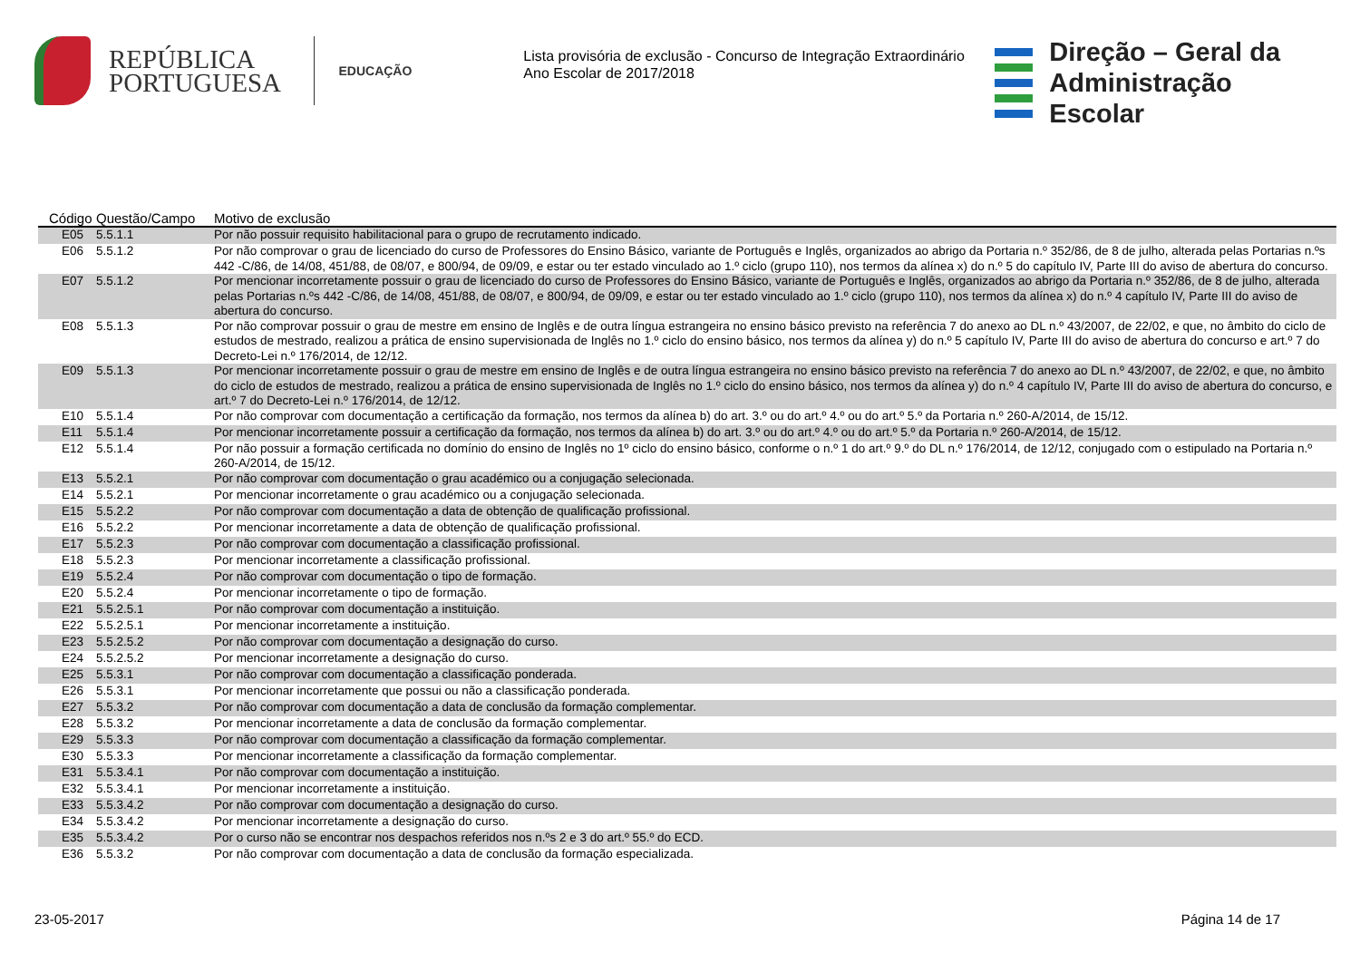REPÚBLICA
PORTUGUESA
EDUCAÇÃO
Lista provisória de exclusão - Concurso de Integração Extraordinário
Ano Escolar de 2017/2018
Direção – Geral da
Administração Escolar
| Código | Questão/Campo | Motivo de exclusão |
| --- | --- | --- |
| E05 | 5.5.1.1 | Por não possuir requisito habilitacional para o grupo de recrutamento indicado. |
| E06 | 5.5.1.2 | Por não comprovar o grau de licenciado do curso de Professores do Ensino Básico, variante de Português e Inglês, organizados ao abrigo da Portaria n.º 352/86, de 8 de julho, alterada pelas Portarias n.ºs 442 -C/86, de 14/08, 451/88, de 08/07, e 800/94, de 09/09, e estar ou ter estado vinculado ao 1.º ciclo (grupo 110), nos termos da alínea x) do n.º 5 do capítulo IV, Parte III do aviso de abertura do concurso. |
| E07 | 5.5.1.2 | Por mencionar incorretamente possuir o grau de licenciado do curso de Professores do Ensino Básico, variante de Português e Inglês, organizados ao abrigo da Portaria n.º 352/86, de 8 de julho, alterada pelas Portarias n.ºs 442 -C/86, de 14/08, 451/88, de 08/07, e 800/94, de 09/09, e estar ou ter estado vinculado ao 1.º ciclo (grupo 110), nos termos da alínea x) do n.º 4 capítulo IV, Parte III do aviso de abertura do concurso. |
| E08 | 5.5.1.3 | Por não comprovar possuir o grau de mestre em ensino de Inglês e de outra língua estrangeira no ensino básico previsto na referência 7 do anexo ao DL n.º 43/2007, de 22/02, e que, no âmbito do ciclo de estudos de mestrado, realizou a prática de ensino supervisionada de Inglês no 1.º ciclo do ensino básico, nos termos da alínea y) do n.º 5 capítulo IV, Parte III do aviso de abertura do concurso e art.º 7 do Decreto-Lei n.º 176/2014, de 12/12. |
| E09 | 5.5.1.3 | Por mencionar incorretamente possuir o grau de mestre em ensino de Inglês e de outra língua estrangeira no ensino básico previsto na referência 7 do anexo ao DL n.º 43/2007, de 22/02, e que, no âmbito do ciclo de estudos de mestrado, realizou a prática de ensino supervisionada de Inglês no 1.º ciclo do ensino básico, nos termos da alínea y) do n.º 4 capítulo IV, Parte III do aviso de abertura do concurso, e art.º 7 do Decreto-Lei n.º 176/2014, de 12/12. |
| E10 | 5.5.1.4 | Por não comprovar com documentação a certificação da formação, nos termos da alínea b) do art. 3.º ou do art.º 4.º ou do art.º 5.º da Portaria n.º 260-A/2014, de 15/12. |
| E11 | 5.5.1.4 | Por mencionar incorretamente possuir a certificação da formação, nos termos da alínea b) do art. 3.º ou do art.º 4.º ou do art.º 5.º da Portaria n.º 260-A/2014, de 15/12. |
| E12 | 5.5.1.4 | Por não possuir a formação certificada no domínio do ensino de Inglês no 1º ciclo do ensino básico, conforme o n.º 1 do art.º 9.º do DL n.º 176/2014, de 12/12, conjugado com o estipulado na Portaria n.º 260-A/2014, de 15/12. |
| E13 | 5.5.2.1 | Por não comprovar com documentação o grau académico ou a conjugação selecionada. |
| E14 | 5.5.2.1 | Por mencionar incorretamente o grau académico ou a conjugação selecionada. |
| E15 | 5.5.2.2 | Por não comprovar com documentação a data de obtenção de qualificação profissional. |
| E16 | 5.5.2.2 | Por mencionar incorretamente a data de obtenção de qualificação profissional. |
| E17 | 5.5.2.3 | Por não comprovar com documentação a classificação profissional. |
| E18 | 5.5.2.3 | Por mencionar incorretamente a classificação profissional. |
| E19 | 5.5.2.4 | Por não comprovar com documentação o tipo de formação. |
| E20 | 5.5.2.4 | Por mencionar incorretamente o tipo de formação. |
| E21 | 5.5.2.5.1 | Por não comprovar com documentação a instituição. |
| E22 | 5.5.2.5.1 | Por mencionar incorretamente a instituição. |
| E23 | 5.5.2.5.2 | Por não comprovar com documentação a designação do curso. |
| E24 | 5.5.2.5.2 | Por mencionar incorretamente a designação do curso. |
| E25 | 5.5.3.1 | Por não comprovar com documentação a classificação ponderada. |
| E26 | 5.5.3.1 | Por mencionar incorretamente que possui ou não a classificação ponderada. |
| E27 | 5.5.3.2 | Por não comprovar com documentação a data de conclusão da formação complementar. |
| E28 | 5.5.3.2 | Por mencionar incorretamente a data de conclusão da formação complementar. |
| E29 | 5.5.3.3 | Por não comprovar com documentação a classificação da formação complementar. |
| E30 | 5.5.3.3 | Por mencionar incorretamente a classificação da formação complementar. |
| E31 | 5.5.3.4.1 | Por não comprovar com documentação a instituição. |
| E32 | 5.5.3.4.1 | Por mencionar incorretamente a instituição. |
| E33 | 5.5.3.4.2 | Por não comprovar com documentação a designação do curso. |
| E34 | 5.5.3.4.2 | Por mencionar incorretamente a designação do curso. |
| E35 | 5.5.3.4.2 | Por o curso não se encontrar nos despachos referidos nos n.ºs 2 e 3 do art.º 55.º do ECD. |
| E36 | 5.5.3.2 | Por não comprovar com documentação a data de conclusão da formação especializada. |
23-05-2017 Página 14 de 17